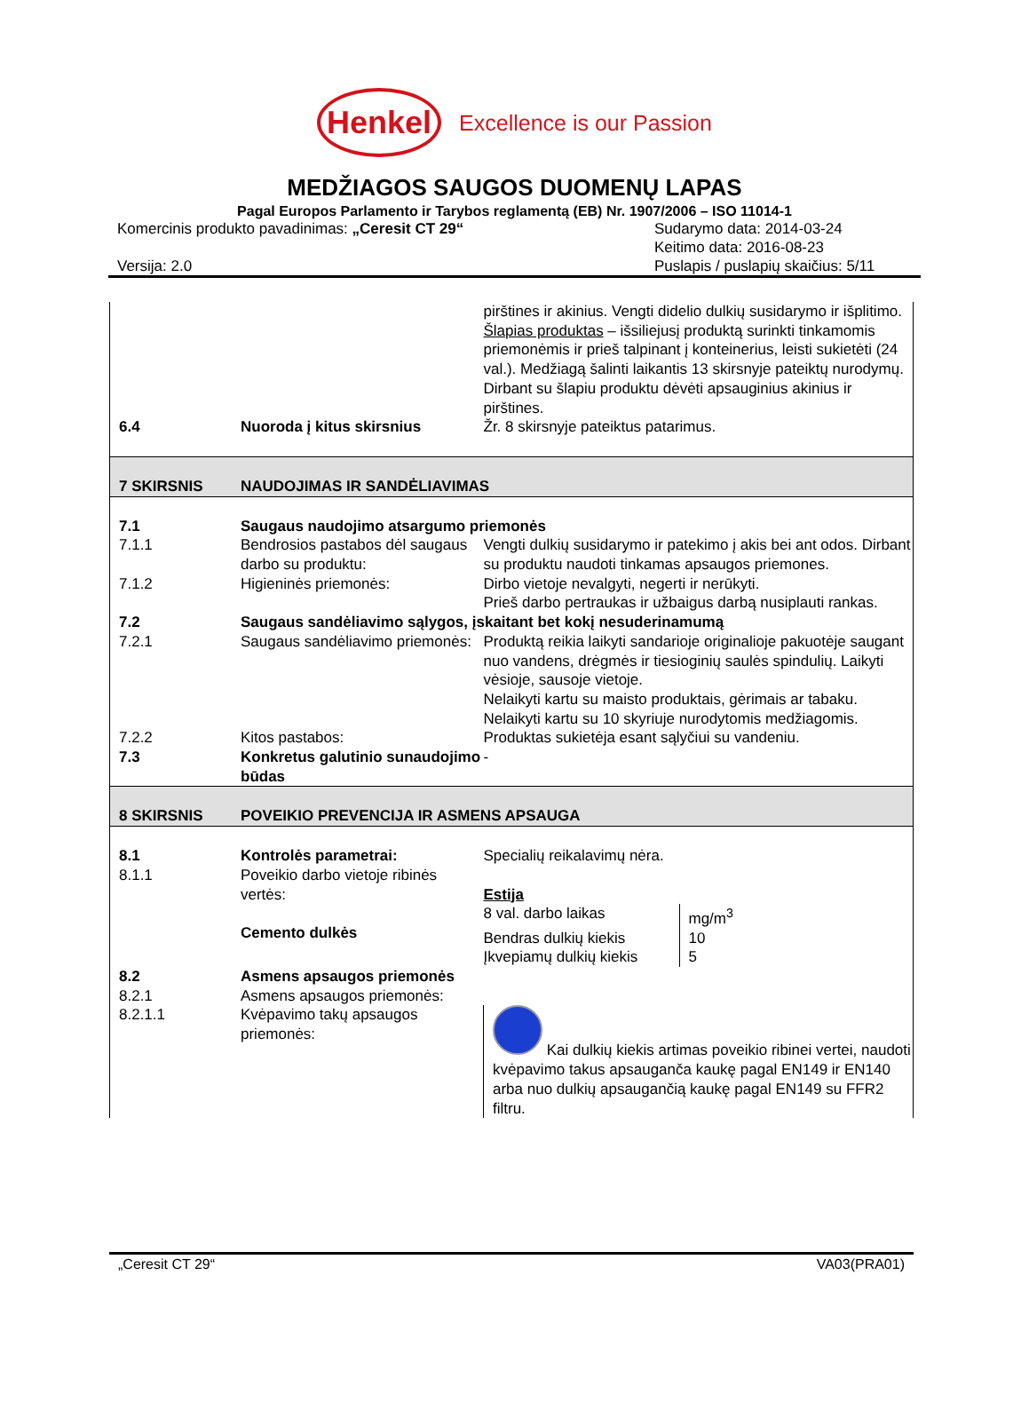Henkel
Excellence is our Passion
MEDŽIAGOS SAUGOS DUOMENŲ LAPAS
Pagal Europos Parlamento ir Tarybos reglamentą (EB) Nr. 1907/2006 – ISO 11014-1
Komercinis produkto pavadinimas: „Ceresit CT 29“
Versija: 2.0
Sudarymo data: 2014-03-24
Keitimo data: 2016-08-23
Puslapis / puslapių skaičius: 5/11
| | | pirštines ir akinius. Vengti didelio dulkių susidarymo ir išplitimo. Šlapias produktas – išsiliejusį produktą surinkti tinkamomis priemonėmis ir prieš talpinant į konteinerius, leisti sukietėti (24 val.). Medžiagą šalinti laikantis 13 skirsnyje pateiktų nurodymų. Dirbant su šlapiu produktu dėvėti apsauginius akinius ir pirštines. |
| 6.4 | Nuoroda į kitus skirsnius | Žr. 8 skirsnyje pateiktus patarimus. |
| 7 SKIRSNIS | NAUDOJIMAS IR SANDĖLIAVIMAS | |
| 7.1 | Saugaus naudojimo atsargumo priemonės | |
| 7.1.1 | Bendrosios pastabos dėl saugaus darbo su produktu: | Vengti dulkių susidarymo ir patekimo į akis bei ant odos. Dirbant su produktu naudoti tinkamas apsaugos priemones. |
| 7.1.2 | Higieninės priemonės: | Dirbo vietoje nevalgyti, negerti ir nerūkyti. Prieš darbo pertraukas ir užbaigus darbą nusiplauti rankas. |
| 7.2 | Saugaus sandėliavimo sąlygos, įskaitant bet kokį nesuderinamumą | |
| 7.2.1 | Saugaus sandėliavimo priemonės: | Produktą reikia laikyti sandarioje originalioje pakuotėje saugant nuo vandens, drėgmės ir tiesioginių saulės spindulių. Laikyti vėsioje, sausoje vietoje. Nelaikyti kartu su maisto produktais, gėrimais ar tabaku. Nelaikyti kartu su 10 skyriuje nurodytomis medžiagomis. |
| 7.2.2 | Kitos pastabos: | Produktas sukietėja esant sąlyčiui su vandeniu. |
| 7.3 | Konkretus galutinio sunaudojimo būdas | - |
| 8 SKIRSNIS | POVEIKIO PREVENCIJA IR ASMENS APSAUGA | |
| 8.1 | Kontrolės parametrai: | Specialių reikalavimų nėra. |
| 8.1.1 | Poveikio darbo vietoje ribinės vertės: Cemento dulkės | Estija / 8 val. darbo laikas / mg/m<sup>3</sup> / / Bendras dulkių kiekis / 10 / / Įkvepiamų dulkių kiekis / 5 / |
| 8.2 | Asmens apsaugos priemonės | |
| 8.2.1 | Asmens apsaugos priemonės: | |
| 8.2.1.1 | Kvėpavimo takų apsaugos priemonės: | Kai dulkių kiekis artimas poveikio ribinei vertei, naudoti kvėpavimo takus apsauganča kaukę pagal EN149 ir EN140 arba nuo dulkių apsaugančią kaukę pagal EN149 su FFR2 filtru. |
„Ceresit CT 29“ VA03(PRA01)